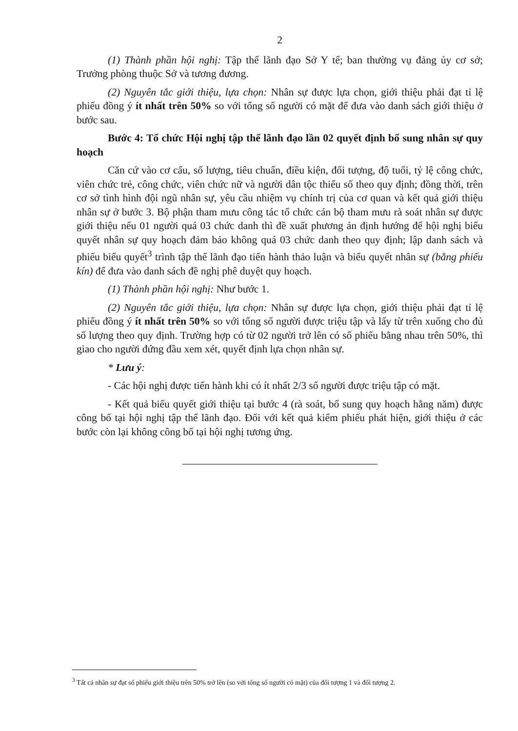2
(1) Thành phần hội nghị: Tập thể lãnh đạo Sở Y tế; ban thường vụ đảng ủy cơ sở; Trưởng phòng thuộc Sở và tương đương.
(2) Nguyên tắc giới thiệu, lựa chọn: Nhân sự được lựa chọn, giới thiệu phải đạt tỉ lệ phiếu đồng ý ít nhất trên 50% so với tổng số người có mặt để đưa vào danh sách giới thiệu ở bước sau.
Bước 4: Tổ chức Hội nghị tập thể lãnh đạo lần 02 quyết định bổ sung nhân sự quy hoạch
Căn cứ vào cơ cấu, số lượng, tiêu chuẩn, điều kiện, đối tượng, độ tuổi, tỷ lệ công chức, viên chức trẻ, công chức, viên chức nữ và người dân tộc thiểu số theo quy định; đồng thời, trên cơ sở tình hình đội ngũ nhân sự, yêu cầu nhiệm vụ chính trị của cơ quan và kết quả giới thiệu nhân sự ở bước 3. Bộ phận tham mưu công tác tổ chức cán bộ tham mưu rà soát nhân sự được giới thiệu nếu 01 người quá 03 chức danh thì đề xuất phương án định hướng để hội nghị biểu quyết nhân sự quy hoạch đảm bảo không quá 03 chức danh theo quy định; lập danh sách và phiếu biểu quyết<sup>3</sup> trình tập thể lãnh đạo tiến hành thảo luận và biểu quyết nhân sự (bằng phiếu kín) để đưa vào danh sách đề nghị phê duyệt quy hoạch.
(1) Thành phần hội nghị: Như bước 1.
(2) Nguyên tắc giới thiệu, lựa chọn: Nhân sự được lựa chọn, giới thiệu phải đạt tỉ lệ phiếu đồng ý ít nhất trên 50% so với tổng số người được triệu tập và lấy từ trên xuống cho đủ số lượng theo quy định. Trường hợp có từ 02 người trở lên có số phiếu bằng nhau trên 50%, thì giao cho người đứng đầu xem xét, quyết định lựa chọn nhân sự.
* Lưu ý:
- Các hội nghị được tiến hành khi có ít nhất 2/3 số người được triệu tập có mặt.
- Kết quả biểu quyết giới thiệu tại bước 4 (rà soát, bổ sung quy hoạch hằng năm) được công bố tại hội nghị tập thể lãnh đạo. Đối với kết quả kiểm phiếu phát hiện, giới thiệu ở các bước còn lại không công bố tại hội nghị tương ứng.
<sup>3</sup> Tất cả nhân sự đạt số phiếu giới thiệu trên 50% trở lên (so với tổng số người có mặt) của đối tượng 1 và đối tượng 2.